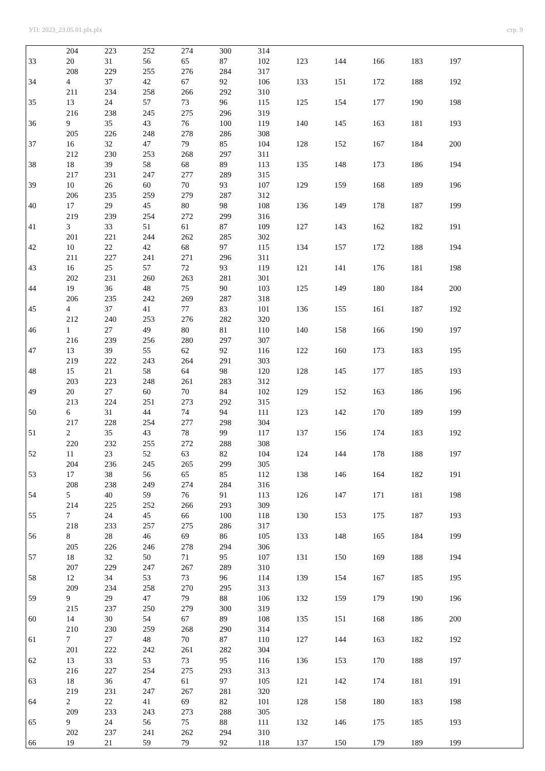УП: 2023_23.05.01.plx.plx стр. 9
| | 204 | 223 | 252 | 274 | 300 | 314 | | | | | | |
| 33 | 20 | 31 | 56 | 65 | 87 | 102 | 123 | 144 | 166 | 183 | 197 | |
| | 208 | 229 | 255 | 276 | 284 | 317 | | | | | | |
| 34 | 4 | 37 | 42 | 67 | 92 | 106 | 133 | 151 | 172 | 188 | 192 | |
| | 211 | 234 | 258 | 266 | 292 | 310 | | | | | | |
| 35 | 13 | 24 | 57 | 73 | 96 | 115 | 125 | 154 | 177 | 190 | 198 | |
| | 216 | 238 | 245 | 275 | 296 | 319 | | | | | | |
| 36 | 9 | 35 | 43 | 76 | 100 | 119 | 140 | 145 | 163 | 181 | 193 | |
| | 205 | 226 | 248 | 278 | 286 | 308 | | | | | | |
| 37 | 16 | 32 | 47 | 79 | 85 | 104 | 128 | 152 | 167 | 184 | 200 | |
| | 212 | 230 | 253 | 268 | 297 | 311 | | | | | | |
| 38 | 18 | 39 | 58 | 68 | 89 | 113 | 135 | 148 | 173 | 186 | 194 | |
| | 217 | 231 | 247 | 277 | 289 | 315 | | | | | | |
| 39 | 10 | 26 | 60 | 70 | 93 | 107 | 129 | 159 | 168 | 189 | 196 | |
| | 206 | 235 | 259 | 279 | 287 | 312 | | | | | | |
| 40 | 17 | 29 | 45 | 80 | 98 | 108 | 136 | 149 | 178 | 187 | 199 | |
| | 219 | 239 | 254 | 272 | 299 | 316 | | | | | | |
| 41 | 3 | 33 | 51 | 61 | 87 | 109 | 127 | 143 | 162 | 182 | 191 | |
| | 201 | 221 | 244 | 262 | 285 | 302 | | | | | | |
| 42 | 10 | 22 | 42 | 68 | 97 | 115 | 134 | 157 | 172 | 188 | 194 | |
| | 211 | 227 | 241 | 271 | 296 | 311 | | | | | | |
| 43 | 16 | 25 | 57 | 72 | 93 | 119 | 121 | 141 | 176 | 181 | 198 | |
| | 202 | 231 | 260 | 263 | 281 | 301 | | | | | | |
| 44 | 19 | 36 | 48 | 75 | 90 | 103 | 125 | 149 | 180 | 184 | 200 | |
| | 206 | 235 | 242 | 269 | 287 | 318 | | | | | | |
| 45 | 4 | 37 | 41 | 77 | 83 | 101 | 136 | 155 | 161 | 187 | 192 | |
| | 212 | 240 | 253 | 276 | 282 | 320 | | | | | | |
| 46 | 1 | 27 | 49 | 80 | 81 | 110 | 140 | 158 | 166 | 190 | 197 | |
| | 216 | 239 | 256 | 280 | 297 | 307 | | | | | | |
| 47 | 13 | 39 | 55 | 62 | 92 | 116 | 122 | 160 | 173 | 183 | 195 | |
| | 219 | 222 | 243 | 264 | 291 | 303 | | | | | | |
| 48 | 15 | 21 | 58 | 64 | 98 | 120 | 128 | 145 | 177 | 185 | 193 | |
| | 203 | 223 | 248 | 261 | 283 | 312 | | | | | | |
| 49 | 20 | 27 | 60 | 70 | 84 | 102 | 129 | 152 | 163 | 186 | 196 | |
| | 213 | 224 | 251 | 273 | 292 | 315 | | | | | | |
| 50 | 6 | 31 | 44 | 74 | 94 | 111 | 123 | 142 | 170 | 189 | 199 | |
| | 217 | 228 | 254 | 277 | 298 | 304 | | | | | | |
| 51 | 2 | 35 | 43 | 78 | 99 | 117 | 137 | 156 | 174 | 183 | 192 | |
| | 220 | 232 | 255 | 272 | 288 | 308 | | | | | | |
| 52 | 11 | 23 | 52 | 63 | 82 | 104 | 124 | 144 | 178 | 188 | 197 | |
| | 204 | 236 | 245 | 265 | 299 | 305 | | | | | | |
| 53 | 17 | 38 | 56 | 65 | 85 | 112 | 138 | 146 | 164 | 182 | 191 | |
| | 208 | 238 | 249 | 274 | 284 | 316 | | | | | | |
| 54 | 5 | 40 | 59 | 76 | 91 | 113 | 126 | 147 | 171 | 181 | 198 | |
| | 214 | 225 | 252 | 266 | 293 | 309 | | | | | | |
| 55 | 7 | 24 | 45 | 66 | 100 | 118 | 130 | 153 | 175 | 187 | 193 | |
| | 218 | 233 | 257 | 275 | 286 | 317 | | | | | | |
| 56 | 8 | 28 | 46 | 69 | 86 | 105 | 133 | 148 | 165 | 184 | 199 | |
| | 205 | 226 | 246 | 278 | 294 | 306 | | | | | | |
| 57 | 18 | 32 | 50 | 71 | 95 | 107 | 131 | 150 | 169 | 188 | 194 | |
| | 207 | 229 | 247 | 267 | 289 | 310 | | | | | | |
| 58 | 12 | 34 | 53 | 73 | 96 | 114 | 139 | 154 | 167 | 185 | 195 | |
| | 209 | 234 | 258 | 270 | 295 | 313 | | | | | | |
| 59 | 9 | 29 | 47 | 79 | 88 | 106 | 132 | 159 | 179 | 190 | 196 | |
| | 215 | 237 | 250 | 279 | 300 | 319 | | | | | | |
| 60 | 14 | 30 | 54 | 67 | 89 | 108 | 135 | 151 | 168 | 186 | 200 | |
| | 210 | 230 | 259 | 268 | 290 | 314 | | | | | | |
| 61 | 7 | 27 | 48 | 70 | 87 | 110 | 127 | 144 | 163 | 182 | 192 | |
| | 201 | 222 | 242 | 261 | 282 | 304 | | | | | | |
| 62 | 13 | 33 | 53 | 73 | 95 | 116 | 136 | 153 | 170 | 188 | 197 | |
| | 216 | 227 | 254 | 275 | 293 | 313 | | | | | | |
| 63 | 18 | 36 | 47 | 61 | 97 | 105 | 121 | 142 | 174 | 181 | 191 | |
| | 219 | 231 | 247 | 267 | 281 | 320 | | | | | | |
| 64 | 2 | 22 | 41 | 69 | 82 | 101 | 128 | 158 | 180 | 183 | 198 | |
| | 209 | 233 | 243 | 273 | 288 | 305 | | | | | | |
| 65 | 9 | 24 | 56 | 75 | 88 | 111 | 132 | 146 | 175 | 185 | 193 | |
| | 202 | 237 | 241 | 262 | 294 | 310 | | | | | | |
| 66 | 19 | 21 | 59 | 79 | 92 | 118 | 137 | 150 | 179 | 189 | 199 | |